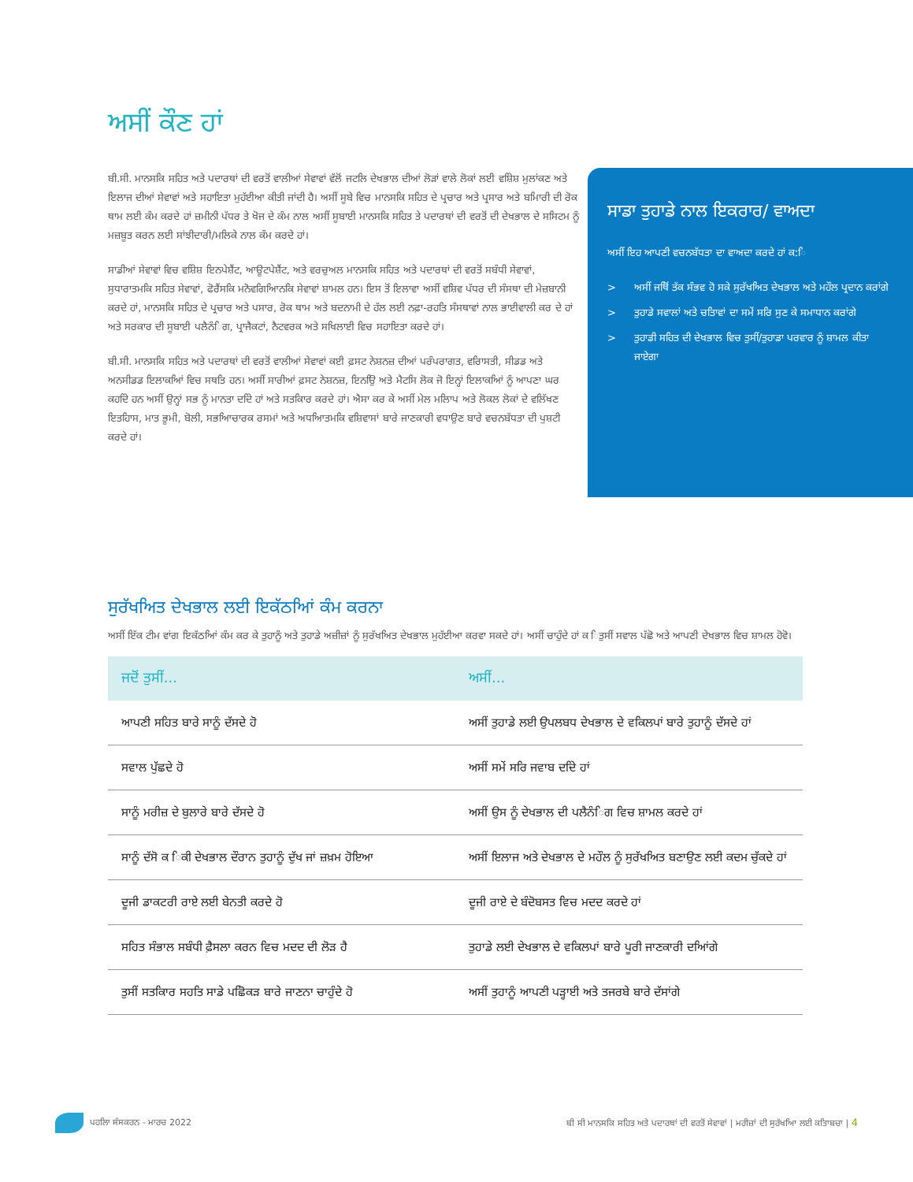ਅਸੀਂ ਕੌਣ ਹਾਂ
ਬੀ.ਸੀ. ਮਾਨਸਕਿ ਸਹਿਤ ਅਤੇ ਪਦਾਰਥਾਂ ਦੀ ਵਰਤੋਂ ਵਾਲੀਆਂ ਸੇਵਾਵਾਂ ਵੱਲੋਂ ਜਟਲਿ ਦੇਖਭਾਲ ਦੀਆਂ ਲੋੜਾਂ ਵਾਲੇ ਲੋਕਾਂ ਲਈ ਵਸ਼ਿੇਸ਼ ਮੁਲਾਂਕਣ ਅਤੇ ਇਲਾਜ ਦੀਆਂ ਸੇਵਾਵਾਂ ਅਤੇ ਸਹਾਇਤਾ ਮੁਹੱਈਆ ਕੀਤੀ ਜਾਂਦੀ ਹੈ। ਅਸੀਂ ਸੂਬੇ ਵਿਚ ਮਾਨਸਕਿ ਸਹਿਤ ਦੇ ਪ੍ਰਚਾਰ ਅਤੇ ਪ੍ਰਸਾਰ ਅਤੇ ਬਮਿਾਰੀ ਦੀ ਰੋਕ ਥਾਮ ਲਈ ਕੰਮ ਕਰਦੇ ਹਾਂ ਜ਼ਮੀਨੀ ਪੱਧਰ ਤੇ ਖੋਜ ਦੇ ਕੰਮ ਨਾਲ ਅਸੀਂ ਸੂਬਾਈ ਮਾਨਸਕਿ ਸਹਿਤ ਤੇ ਪਦਾਰਥਾਂ ਦੀ ਵਰਤੋਂ ਦੀ ਦੇਖਭਾਲ ਦੇ ਸਸਿਟਮ ਨੂੰ ਮਜ਼ਬੂਤ ਕਰਨ ਲਈ ਸਾਂਝੀਦਾਰੀ/ਮਲਿਕੇ ਨਾਲ ਕੰਮ ਕਰਦੇ ਹਾਂ।
ਸਾਡੀਆਂ ਸੇਵਾਵਾਂ ਵਿਚ ਵਸ਼ਿੇਸ਼ ਇਨਪੇਸ਼ੈਂਟ, ਆਊਟਪੇਸ਼ੈਂਟ, ਅਤੇ ਵਰਚੁਅਲ ਮਾਨਸਕਿ ਸਹਿਤ ਅਤੇ ਪਦਾਰਥਾਂ ਦੀ ਵਰਤੋਂ ਸਬੰਧੀ ਸੇਵਾਵਾਂ, ਸੁਧਾਰਾਤਮਕਿ ਸਹਿਤ ਸੇਵਾਵਾਂ, ਫੋਰੈਂਸਕਿ ਮਨੋਵਗਿਆਿਨਕਿ ਸੇਵਾਵਾਂ ਸ਼ਾਮਲ ਹਨ। ਇਸ ਤੋਂ ਇਲਾਵਾ ਅਸੀਂ ਵਸ਼ਿਵ ਪੱਧਰ ਦੀ ਸੰਸਥਾ ਦੀ ਮੇਜ਼ਬਾਨੀ ਕਰਦੇ ਹਾਂ, ਮਾਨਸਕਿ ਸਹਿਤ ਦੇ ਪ੍ਰਚਾਰ ਅਤੇ ਪਸਾਰ, ਰੋਕ ਥਾਮ ਅਤੇ ਬਦਨਾਮੀ ਦੇ ਹੱਲ ਲਈ ਨਫ਼ਾ-ਰਹਤਿ ਸੰਸਥਾਵਾਂ ਨਾਲ ਭਾਈਵਾਲੀ ਕਰ ਦੇ ਹਾਂ ਅਤੇ ਸਰਕਾਰ ਦੀ ਸੂਬਾਈ ਪਲੈਨੰਿਗ, ਪ੍ਰਾਜੈਕਟਾਂ, ਨੈਟਵਰਕ ਅਤੇ ਸਖਿਲਾਈ ਵਿਚ ਸਹਾਇਤਾ ਕਰਦੇ ਹਾਂ।
ਬੀ.ਸੀ. ਮਾਨਸਕਿ ਸਹਿਤ ਅਤੇ ਪਦਾਰਥਾਂ ਦੀ ਵਰਤੋਂ ਵਾਲੀਆਂ ਸੇਵਾਵਾਂ ਕਈ ਫ਼ਸਟ ਨੇਸ਼ਨਜ਼ ਦੀਆਂ ਪਰੰਪਰਾਗਤ, ਵਰਿਾਸਤੀ, ਸੀਡਡ ਅਤੇ ਅਨਸੀਡਡ ਇਲਾਕਆਿਂ ਵਿਚ ਸਥਤਿ ਹਨ। ਅਸੀਂ ਸਾਰੀਆਂ ਫ਼ਸਟ ਨੇਸ਼ਨਜ਼, ਇਨਉਿ ਅਤੇ ਮੈਟਸਿ ਲੋਕ ਜੋ ਇਨ੍ਹਾਂ ਇਲਾਕਆਿਂ ਨੂੰ ਆਪਣਾ ਘਰ ਕਹਦਿੇ ਹਨ ਅਸੀਂ ਉਨ੍ਹਾਂ ਸਭ ਨੂੰ ਮਾਨਤਾ ਦਦਿੇ ਹਾਂ ਅਤੇ ਸਤਕਿਾਰ ਕਰਦੇ ਹਾਂ। ਐਸਾ ਕਰ ਕੇ ਅਸੀਂ ਮੇਲ ਮਲਿਾਪ ਅਤੇ ਲੋਕਲ ਲੋਕਾਂ ਦੇ ਵਲਿੱਖਣ ਇਤਹਿਾਸ, ਮਾਤ ਭੂਮੀ, ਬੋਲੀ, ਸਭਆਿਚਾਰਕ ਰਸਮਾਂ ਅਤੇ ਅਧਆਿਤਮਕਿ ਵਸ਼ਿਵਾਸਾਂ ਬਾਰੇ ਜਾਣਕਾਰੀ ਵਧਾਉਣ ਬਾਰੇ ਵਚਨਬੱਧਤਾ ਦੀ ਪੁਸ਼ਟੀ ਕਰਦੇ ਹਾਂ।
ਸਾਡਾ ਤੁਹਾਡੇ ਨਾਲ ਇਕਰਾਰ/ ਵਾਅਦਾ
ਅਸੀਂ ਇਹ ਆਪਣੀ ਵਚਨਬੱਧਤਾ ਦਾ ਵਾਅਦਾ ਕਰਦੇ ਹਾਂ ਕ:ਿ
> ਅਸੀਂ ਜਥਿੋਂ ਤੱਕ ਸੰਭਵ ਹੋ ਸਕੇ ਸੁਰੱਖਅਿਤ ਦੇਖਭਾਲ ਅਤੇ ਮਹੌਲ ਪ੍ਰਦਾਨ ਕਰਾਂਗੇ
> ਤੁਹਾਡੇ ਸਵਾਲਾਂ ਅਤੇ ਚਤਿਾਵਾਂ ਦਾ ਸਮੇਂ ਸਰਿ ਸੁਣ ਕੇ ਸਮਾਧਾਨ ਕਰਾਂਗੇ
> ਤੁਹਾਡੀ ਸਹਿਤ ਦੀ ਦੇਖਭਾਲ ਵਿਚ ਤੁਸੀਂ/ਤੁਹਾਡਾ ਪਰਵਾਰ ਨੂੰ ਸ਼ਾਮਲ ਕੀਤਾ ਜਾਏਗਾ
ਸੁਰੱਖਅਿਤ ਦੇਖਭਾਲ ਲਈ ਇਕੱਠਆਿਂ ਕੰਮ ਕਰਨਾ
ਅਸੀਂ ਇੱਕ ਟੀਮ ਵਾਂਗ ਇਕੱਠਆਿਂ ਕੰਮ ਕਰ ਕੇ ਤੁਹਾਨੂੰ ਅਤੇ ਤੁਹਾਡੇ ਅਜ਼ੀਜ਼ਾਂ ਨੂੰ ਸੁਰੱਖਅਿਤ ਦੇਖਭਾਲ ਮੁਹੱਈਆ ਕਰਵਾ ਸਕਦੇ ਹਾਂ। ਅਸੀਂ ਚਾਹੁੰਦੇ ਹਾਂ ਕ ਿਤੁਸੀਂ ਸਵਾਲ ਪੱਛੋ ਅਤੇ ਆਪਣੀ ਦੇਖਭਾਲ ਵਿਚ ਸ਼ਾਮਲ ਹੋਵੋ।
| ਜਦੋਂ ਤੁਸੀਂ... | ਅਸੀਂ... |
| --- | --- |
| ਆਪਣੀ ਸਹਿਤ ਬਾਰੇ ਸਾਨੂੰ ਦੱਸਦੇ ਹੋ | ਅਸੀਂ ਤੁਹਾਡੇ ਲਈ ਉਪਲਬਧ ਦੇਖਭਾਲ ਦੇ ਵਕਿਲਪਾਂ ਬਾਰੇ ਤੁਹਾਨੂੰ ਦੱਸਦੇ ਹਾਂ |
| ਸਵਾਲ ਪੁੱਛਦੇ ਹੋ | ਅਸੀਂ ਸਮੇਂ ਸਰਿ ਜਵਾਬ ਦਦਿੇ ਹਾਂ |
| ਸਾਨੂੰ ਮਰੀਜ਼ ਦੇ ਬੁਲਾਰੇ ਬਾਰੇ ਦੱਸਦੇ ਹੋ | ਅਸੀਂ ਉਸ ਨੂੰ ਦੇਖਭਾਲ ਦੀ ਪਲੈਨੰਿਗ ਵਿਚ ਸ਼ਾਮਲ ਕਰਦੇ ਹਾਂ |
| ਸਾਨੂੰ ਦੱਸੋ ਕ ਿਕੀ ਦੇਖਭਾਲ ਦੌਰਾਨ ਤੁਹਾਨੂੰ ਦੁੱਖ ਜਾਂ ਜ਼ਖ਼ਮ ਹੋਇਆ | ਅਸੀਂ ਇਲਾਜ ਅਤੇ ਦੇਖਭਾਲ ਦੇ ਮਹੌਲ ਨੂੰ ਸੁਰੱਖਅਿਤ ਬਣਾਉਣ ਲਈ ਕਦਮ ਚੁੱਕਦੇ ਹਾਂ |
| ਦੂਜੀ ਡਾਕਟਰੀ ਰਾਏ ਲਈ ਬੇਨਤੀ ਕਰਦੇ ਹੋ | ਦੂਜੀ ਰਾਏ ਦੇ ਬੰਦੋਬਸਤ ਵਿਚ ਮਦਦ ਕਰਦੇ ਹਾਂ |
| ਸਹਿਤ ਸੰਭਾਲ ਸਬੰਧੀ ਫ਼ੈਸਲਾ ਕਰਨ ਵਿਚ ਮਦਦ ਦੀ ਲੋੜ ਹੈ | ਤੁਹਾਡੇ ਲਈ ਦੇਖਭਾਲ ਦੇ ਵਕਿਲਪਾਂ ਬਾਰੇ ਪੂਰੀ ਜਾਣਕਾਰੀ ਦਆਿਂਗੇ |
| ਤੁਸੀਂ ਸਤਕਿਾਰ ਸਹਤਿ ਸਾਡੇ ਪਛਿੋਕੜ ਬਾਰੇ ਜਾਣਨਾ ਚਾਹੁੰਦੇ ਹੋ | ਅਸੀਂ ਤੁਹਾਨੂੰ ਆਪਣੀ ਪੜ੍ਹਾਈ ਅਤੇ ਤਜਰਬੇ ਬਾਰੇ ਦੱਸਾਂਗੇ |
ਪਹਲਿਾ ਸੰਸਕਰਨ - ਮਾਰਚ 2022
ਬੀ ਸੀ ਮਾਨਸਕਿ ਸਹਿਤ ਅਤੇ ਪਦਾਰਥਾਂ ਦੀ ਵਰਤੋਂ ਸੇਵਾਵਾਂ | ਮਰੀਜ਼ਾਂ ਦੀ ਸੁਰੱਖਆਿ ਲਈ ਕਤਿਾਬਚਾ | 4